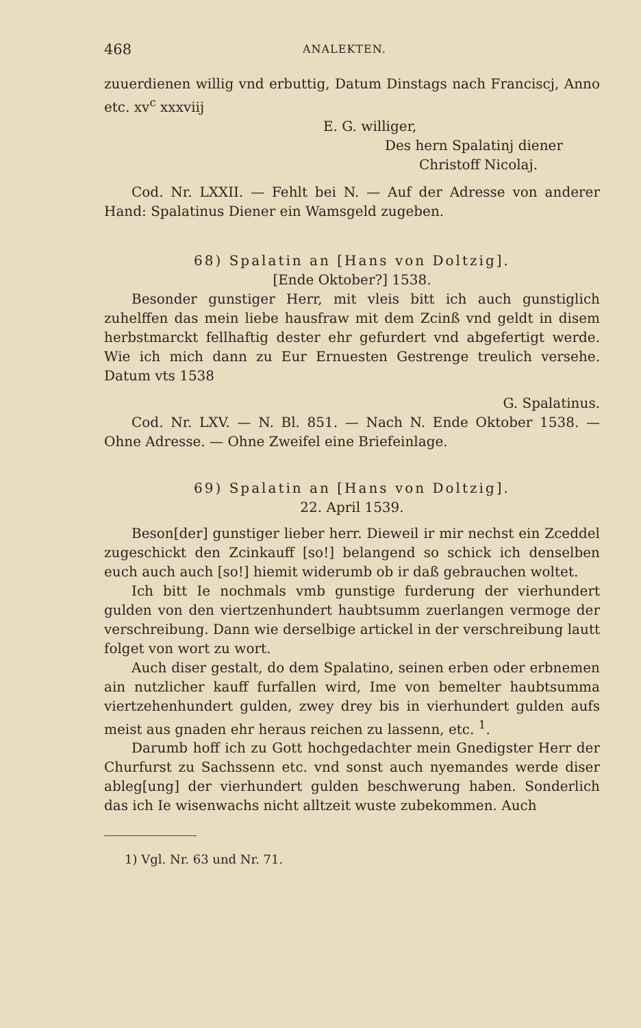468 ANALEKTEN.
zuuerdienen willig vnd erbuttig, Datum Dinstags nach Franciscj, Anno etc. xv<sup>c</sup> xxxviij
E. G. williger,
Des hern Spalatinj diener
Christoff Nicolaj.
Cod. Nr. LXXII. — Fehlt bei N. — Auf der Adresse von anderer Hand: Spalatinus Diener ein Wamsgeld zugeben.
68) Spalatin an [Hans von Doltzig].
[Ende Oktober?] 1538.
Besonder gunstiger Herr, mit vleis bitt ich auch gunstiglich zuhelffen das mein liebe hausfraw mit dem Zcinß vnd geldt in disem herbstmarckt fellhaftig dester ehr gefurdert vnd abgefertigt werde. Wie ich mich dann zu Eur Ernuesten Gestrenge treulich versehe. Datum vts 1538
G. Spalatinus.
Cod. Nr. LXV. — N. Bl. 851. — Nach N. Ende Oktober 1538. — Ohne Adresse. — Ohne Zweifel eine Briefeinlage.
69) Spalatin an [Hans von Doltzig].
22. April 1539.
Beson[der] gunstiger lieber herr. Dieweil ir mir nechst ein Zceddel zugeschickt den Zcinkauff [so!] belangend so schick ich denselben euch auch auch [so!] hiemit widerumb ob ir daß gebrauchen woltet.
Ich bitt Ie nochmals vmb gunstige furderung der vierhundert gulden von den viertzenhundert haubtsumm zuerlangen vermoge der verschreibung. Dann wie derselbige artickel in der verschreibung lautt folget von wort zu wort.
Auch diser gestalt, do dem Spalatino, seinen erben oder erbnemen ain nutzlicher kauff furfallen wird, Ime von bemelter haubtsumma viertzehenhundert gulden, zwey drey bis in vierhundert gulden aufs meist aus gnaden ehr heraus reichen zu lassenn, etc. <sup>1</sup>.
Darumb hoff ich zu Gott hochgedachter mein Gnedigster Herr der Churfurst zu Sachssenn etc. vnd sonst auch nyemandes werde diser ableg[ung] der vierhundert gulden beschwerung haben. Sonderlich das ich Ie wisenwachs nicht alltzeit wuste zubekommen. Auch
1) Vgl. Nr. 63 und Nr. 71.